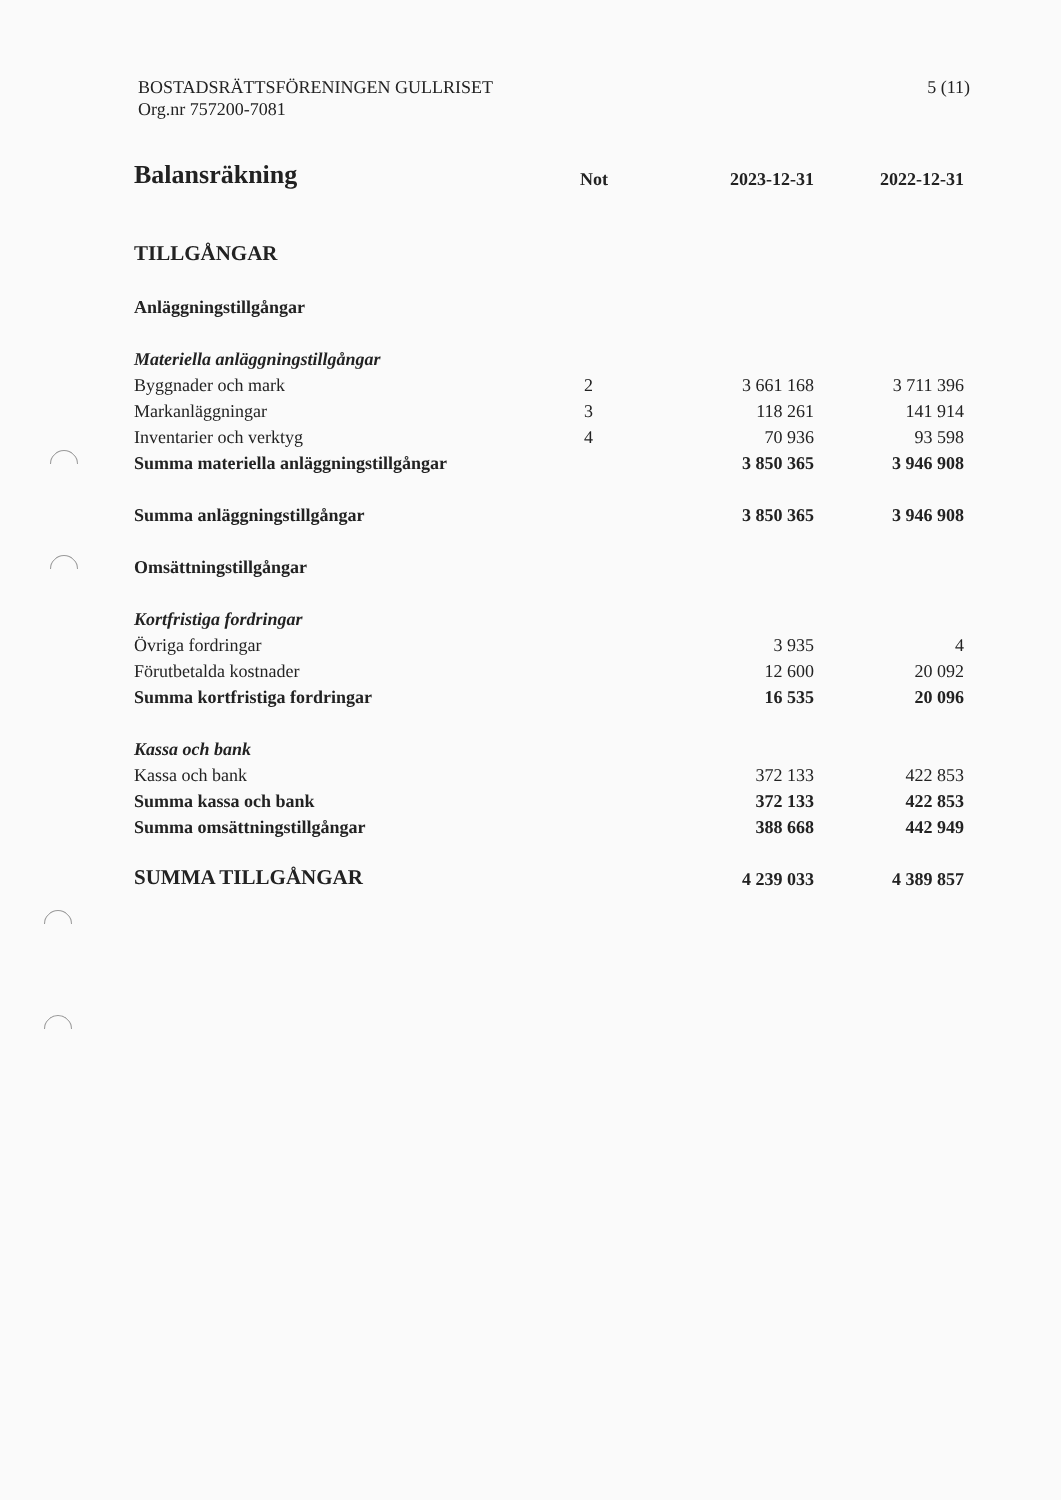BOSTADSRÄTTSFÖRENINGEN GULLRISET
Org.nr 757200-7081
5 (11)
| Balansräkning | Not | 2023-12-31 | 2022-12-31 |
| --- | --- | --- | --- |
| TILLGÅNGAR | | | |
| Anläggningstillgångar | | | |
| Materiella anläggningstillgångar | | | |
| Byggnader och mark | 2 | 3 661 168 | 3 711 396 |
| Markanläggningar | 3 | 118 261 | 141 914 |
| Inventarier och verktyg | 4 | 70 936 | 93 598 |
| Summa materiella anläggningstillgångar | | 3 850 365 | 3 946 908 |
| Summa anläggningstillgångar | | 3 850 365 | 3 946 908 |
| Omsättningstillgångar | | | |
| Kortfristiga fordringar | | | |
| Övriga fordringar | | 3 935 | 4 |
| Förutbetalda kostnader | | 12 600 | 20 092 |
| Summa kortfristiga fordringar | | 16 535 | 20 096 |
| Kassa och bank | | | |
| Kassa och bank | | 372 133 | 422 853 |
| Summa kassa och bank | | 372 133 | 422 853 |
| Summa omsättningstillgångar | | 388 668 | 442 949 |
| SUMMA TILLGÅNGAR | | 4 239 033 | 4 389 857 |